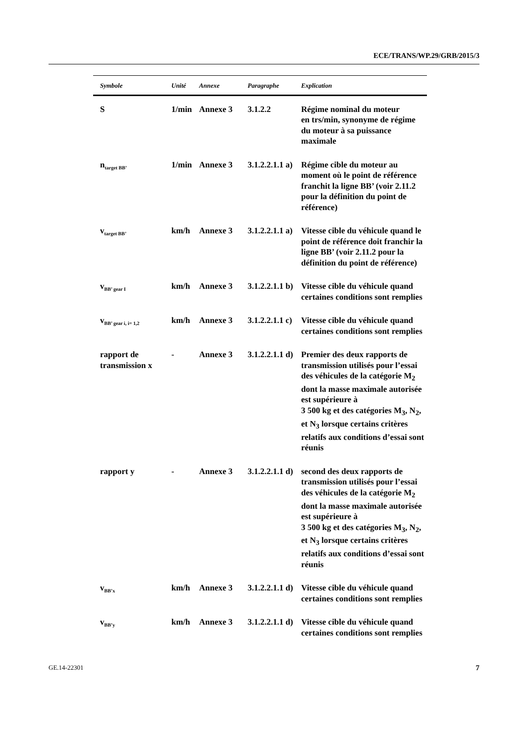ECE/TRANS/WP.29/GRB/2015/3
| Symbole | Unité | Annexe | Paragraphe | Explication |
| --- | --- | --- | --- | --- |
| S | 1/min | Annexe 3 | 3.1.2.2 | Régime nominal du moteur en trs/min, synonyme de régime du moteur à sa puissance maximale |
| n<sub>target BB’</sub> | 1/min | Annexe 3 | 3.1.2.2.1.1 a) | Régime cible du moteur au moment où le point de référence franchit la ligne BB’ (voir 2.11.2 pour la définition du point de référence) |
| v<sub>target BB’</sub> | km/h | Annexe 3 | 3.1.2.2.1.1 a) | Vitesse cible du véhicule quand le point de référence doit franchir la ligne BB’ (voir 2.11.2 pour la définition du point de référence) |
| v<sub>BB’ gear I</sub> | km/h | Annexe 3 | 3.1.2.2.1.1 b) | Vitesse cible du véhicule quand certaines conditions sont remplies |
| v<sub>BB’ gear i, i= 1,2</sub> | km/h | Annexe 3 | 3.1.2.2.1.1 c) | Vitesse cible du véhicule quand certaines conditions sont remplies |
| rapport de transmission x | - | Annexe 3 | 3.1.2.2.1.1 d) | Premier des deux rapports de transmission utilisés pour l’essai des véhicules de la catégorie M<sub>2</sub> dont la masse maximale autorisée est supérieure à 3 500 kg et des catégories M<sub>3</sub>, N<sub>2</sub>, et N<sub>3</sub> lorsque certains critères relatifs aux conditions d’essai sont réunis |
| rapport y | - | Annexe 3 | 3.1.2.2.1.1 d) | second des deux rapports de transmission utilisés pour l’essai des véhicules de la catégorie M<sub>2</sub> dont la masse maximale autorisée est supérieure à 3 500 kg et des catégories M<sub>3</sub>, N<sub>2</sub>, et N<sub>3</sub> lorsque certains critères relatifs aux conditions d’essai sont réunis |
| v<sub>BB’x</sub> | km/h | Annexe 3 | 3.1.2.2.1.1 d) | Vitesse cible du véhicule quand certaines conditions sont remplies |
| v<sub>BB’y</sub> | km/h | Annexe 3 | 3.1.2.2.1.1 d) | Vitesse cible du véhicule quand certaines conditions sont remplies |
GE.14-22301 7